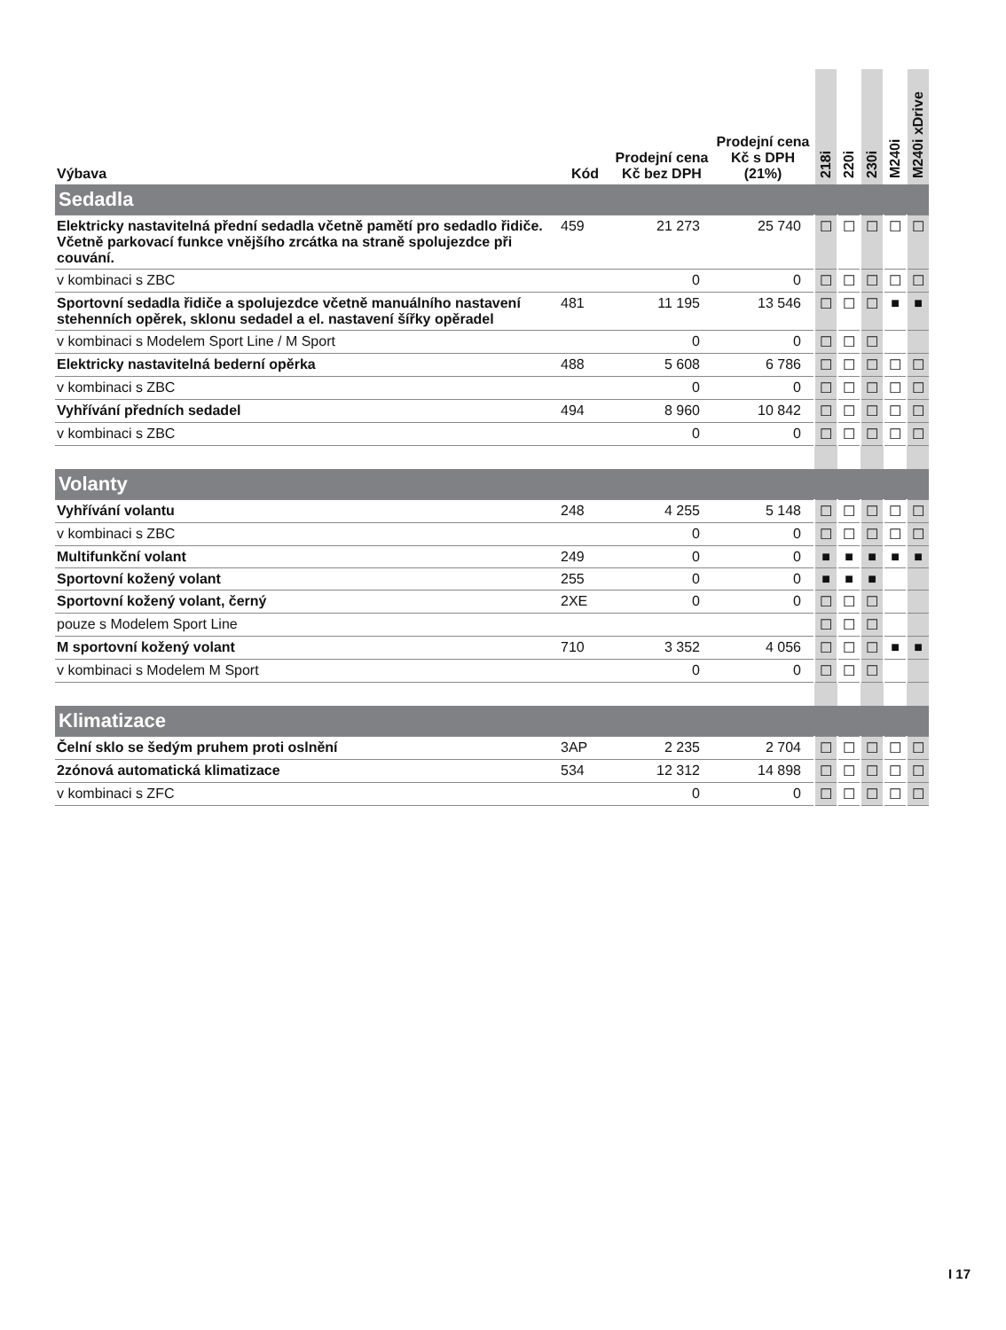| Výbava | Kód | Prodejní cena Kč bez DPH | Prodejní cena Kč s DPH (21%) | 218i | 220i | 230i | M240i | M240i xDrive |
| --- | --- | --- | --- | --- | --- | --- | --- | --- |
| Sedadla | | | | | | | | |
| Elektricky nastavitelná přední sedadla včetně pamětí pro sedadlo řidiče. Včetně parkovací funkce vnějšího zrcátka na straně spolujezdce při couvání. | 459 | 21 273 | 25 740 | ☐ | ☐ | ☐ | ☐ | ☐ |
| v kombinaci s ZBC | | 0 | 0 | ☐ | ☐ | ☐ | ☐ | ☐ |
| Sportovní sedadla řidiče a spolujezdce včetně manuálního nastavení stehenních opěrek, sklonu sedadel a el. nastavení šířky opěradel | 481 | 11 195 | 13 546 | ☐ | ☐ | ☐ | ■ | ■ |
| v kombinaci s Modelem Sport Line / M Sport | | 0 | 0 | ☐ | ☐ | ☐ | | |
| Elektricky nastavitelná bederní opěrka | 488 | 5 608 | 6 786 | ☐ | ☐ | ☐ | ☐ | ☐ |
| v kombinaci s ZBC | | 0 | 0 | ☐ | ☐ | ☐ | ☐ | ☐ |
| Vyhřívání předních sedadel | 494 | 8 960 | 10 842 | ☐ | ☐ | ☐ | ☐ | ☐ |
| v kombinaci s ZBC | | 0 | 0 | ☐ | ☐ | ☐ | ☐ | ☐ |
| Volanty | | | | | | | | |
| Vyhřívání volantu | 248 | 4 255 | 5 148 | ☐ | ☐ | ☐ | ☐ | ☐ |
| v kombinaci s ZBC | | 0 | 0 | ☐ | ☐ | ☐ | ☐ | ☐ |
| Multifunkční volant | 249 | 0 | 0 | ■ | ■ | ■ | ■ | ■ |
| Sportovní kožený volant | 255 | 0 | 0 | ■ | ■ | ■ | | |
| Sportovní kožený volant, černý | 2XE | 0 | 0 | ☐ | ☐ | ☐ | | |
| pouze s Modelem Sport Line | | | | ☐ | ☐ | ☐ | | |
| M sportovní kožený volant | 710 | 3 352 | 4 056 | ☐ | ☐ | ☐ | ■ | ■ |
| v kombinaci s Modelem M Sport | | 0 | 0 | ☐ | ☐ | ☐ | | |
| Klimatizace | | | | | | | | |
| Čelní sklo se šedým pruhem proti oslnění | 3AP | 2 235 | 2 704 | ☐ | ☐ | ☐ | ☐ | ☐ |
| 2zónová automatická klimatizace | 534 | 12 312 | 14 898 | ☐ | ☐ | ☐ | ☐ | ☐ |
| v kombinaci s ZFC | | 0 | 0 | ☐ | ☐ | ☐ | ☐ | ☐ |
I 17